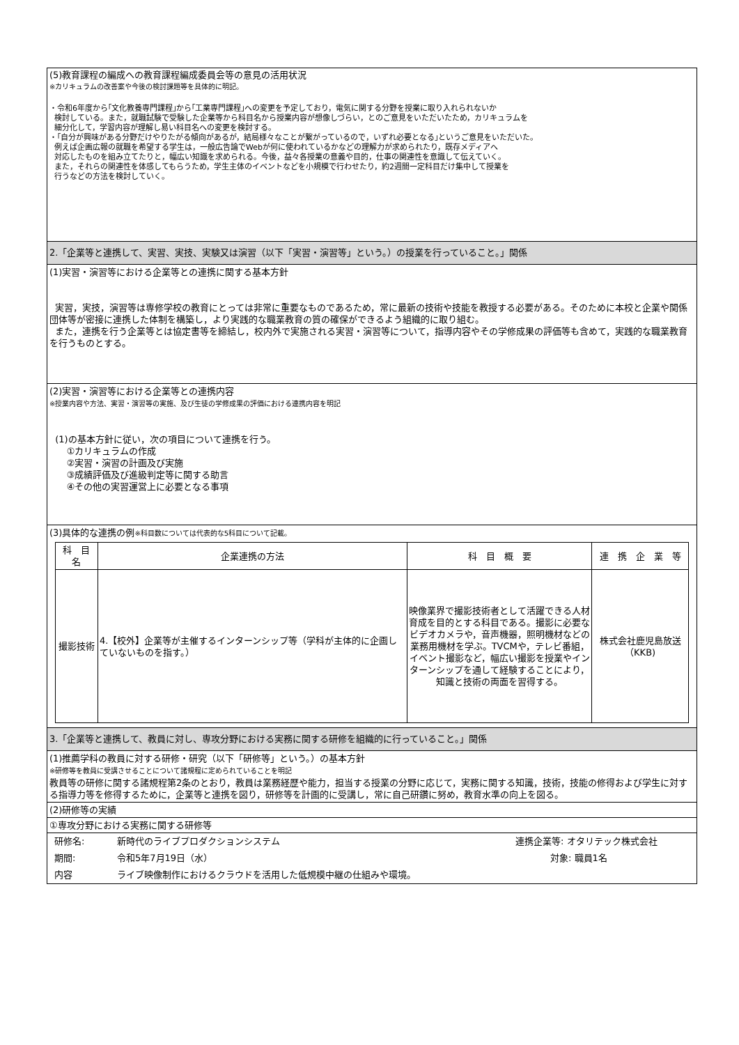(5)教育課程の編成への教育課程編成委員会等の意見の活用状況
※カリキュラムの改善案や今後の検討課題等を具体的に明記。
・令和6年度から｢文化教養専門課程｣から｢工業専門課程｣への変更を予定しており，電気に関する分野を授業に取り入れられないか
検討している。また，就職試験で受験した企業等から科目名から授業内容が想像しづらい，とのご意見をいただいたため，カリキュラムを
細分化して，学習内容が理解し易い科目名への変更を検討する。
・｢自分が興味がある分野だけやりたがる傾向があるが，結局様々なことが繋がっているので，いずれ必要となる｣というご意見をいただいた。
例えば企画広報の就職を希望する学生は，一般広告論でWebが何に使われているかなどの理解力が求められたり，既存メディアへ
対応したものを組み立てたりと，幅広い知識を求められる。今後，益々各授業の意義や目的，仕事の関連性を意識して伝えていく。
また，それらの関連性を体感してもらうため，学生主体のイベントなどを小規模で行わせたり，約2週間一定科目だけ集中して授業を
行うなどの方法を検討していく。
2.「企業等と連携して、実習、実技、実験又は演習（以下「実習・演習等」という。）の授業を行っていること。」関係
(1)実習・演習等における企業等との連携に関する基本方針
実習，実技，演習等は専修学校の教育にとっては非常に重要なものであるため，常に最新の技術や技能を教授する必要がある。そのために本校と企業や関係団体等が密接に連携した体制を構築し，より実践的な職業教育の質の確保ができるよう組織的に取り組む。
また，連携を行う企業等とは協定書等を締結し，校内外で実施される実習・演習等について，指導内容やその学修成果の評価等も含めて，実践的な職業教育を行うものとする。
(2)実習・演習等における企業等との連携内容
※授業内容や方法、実習・演習等の実施、及び生徒の学修成果の評価における連携内容を明記
(1)の基本方針に従い，次の項目について連携を行う。
①カリキュラムの作成
②実習・演習の計画及び実施
③成績評価及び進級判定等に関する助言
④その他の実習運営上に必要となる事項
(3)具体的な連携の例※科目数については代表的な5科目について記載。
| 科 目 名 | 企業連携の方法 | 科 目 概 要 | 連 携 企 業 等 |
| --- | --- | --- | --- |
| 撮影技術 | 4.【校外】企業等が主催するインターンシップ等（学科が主体的に企画していないものを指す。） | 映像業界で撮影技術者として活躍できる人材育成を目的とする科目である。撮影に必要なビデオカメラや，音声機器，照明機材などの業務用機材を学ぶ。TVCMや，テレビ番組，イベント撮影など，幅広い撮影を授業やインターンシップを通して経験することにより，知識と技術の両面を習得する。 | 株式会社鹿児島放送（KKB) |
3.「企業等と連携して、教員に対し、専攻分野における実務に関する研修を組織的に行っていること。」関係
(1)推薦学科の教員に対する研修・研究（以下「研修等」という。）の基本方針
※研修等を教員に受講させることについて諸規程に定められていることを明記
教員等の研修に関する諸規程第2条のとおり，教員は業務経歴や能力，担当する授業の分野に応じて，実務に関する知識，技術，技能の修得および学生に対する指導力等を修得するために，企業等と連携を図り，研修等を計画的に受講し，常に自己研鑽に努め，教育水準の向上を図る。
(2)研修等の実績
①専攻分野における実務に関する研修等
研修名: 新時代のライブプロダクションシステム 連携企業等: オタリテック株式会社
期間: 令和5年7月19日（水） 対象: 職員1名
内容 ライブ映像制作におけるクラウドを活用した低規模中継の仕組みや環境。